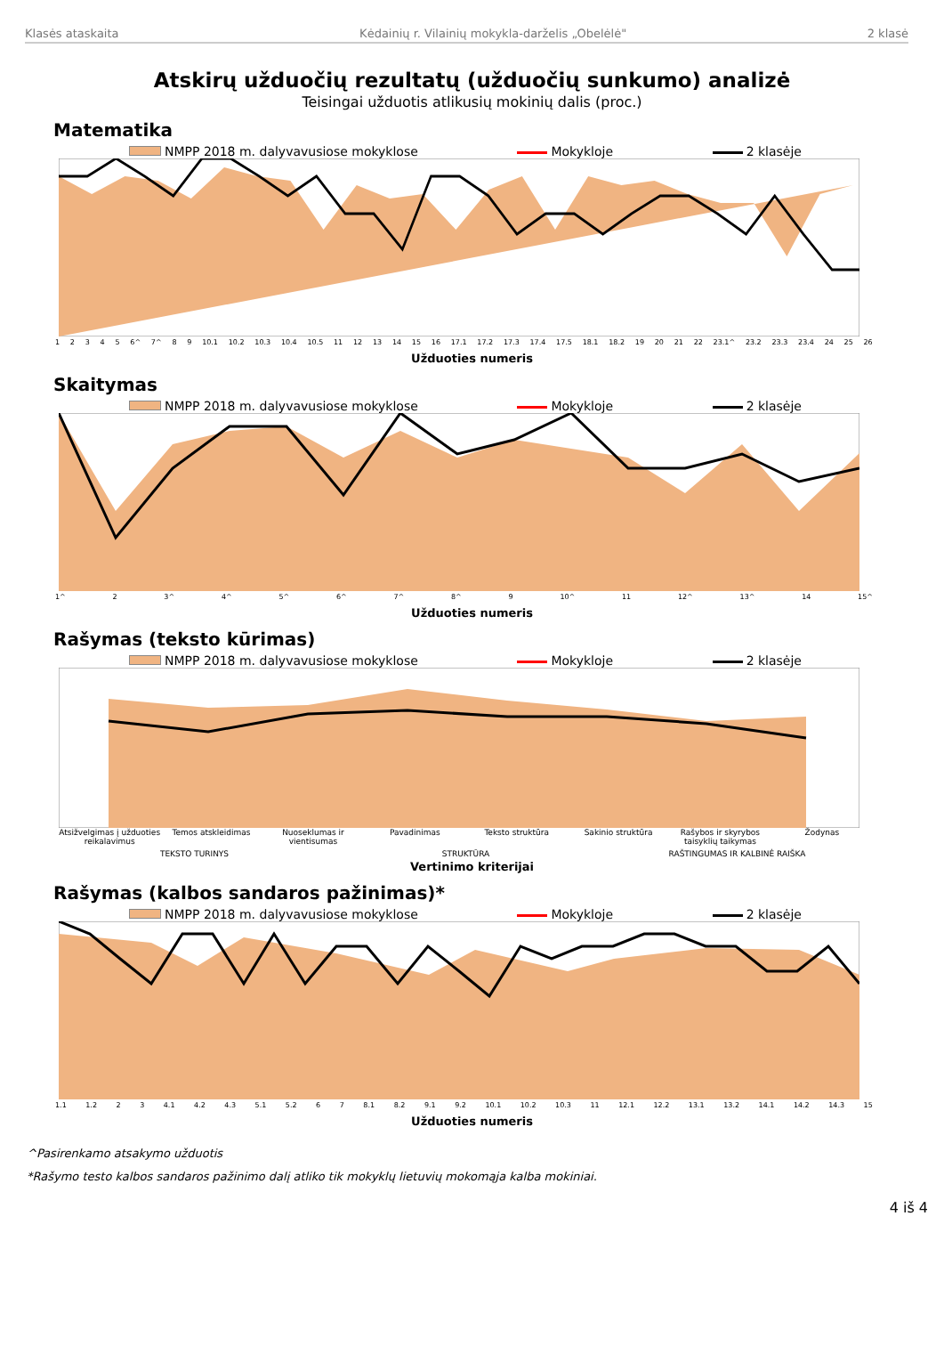Klasės ataskaita Kėdainių r. Vilainių mokykla-darželis „Obelėlė" 2 klasė
Atskirų užduočių rezultatų (užduočių sunkumo) analizė
Teisingai užduotis atlikusių mokinių dalis (proc.)
Matematika
NMPP 2018 m. dalyvavusiose mokyklose Mokykloje 2 klasėje
12345 6^ 7^ 8 9 10.1 10.2 10.3 10.4 10.5 11 12 13 14 15 16 17.1 17.2 17.3 17.4 17.5 18.1 18.2 19 20 21 22 23.1^ 23.2 23.3 23.4 24 25 26
Užduoties numeris
Skaitymas
NMPP 2018 m. dalyvavusiose mokyklose Mokykloje 2 klasėje
1^ 2 3^ 4^ 5^ 6^ 7^ 8^ 9 10^ 11 12^ 13^ 14 15^
Užduoties numeris
Rašymas (teksto kūrimas)
NMPP 2018 m. dalyvavusiose mokyklose Mokykloje 2 klasėje
Atsižvelgimas į užduoties reikalavimus
Temos atskleidimas Nuoseklumas ir vientisumas Pavadinimas Teksto struktūra Sakinio struktūra Rašybos ir skyrybos taisyklių taikymas
Žodynas
TEKSTO TURINYS STRUKTŪRA RAŠTINGUMAS IR KALBINĖ RAIŠKA
Vertinimo kriterijai
Rašymas (kalbos sandaros pažinimas)*
NMPP 2018 m. dalyvavusiose mokyklose Mokykloje 2 klasėje
1.1 1.2 23 4.1 4.2 4.3 5.1 5.2 67 8.1 8.2 9.1 9.2 10.1 10.2 10.3 11 12.1 12.2 13.1 13.2 14.1 14.2 14.3 15
Užduoties numeris
^Pasirenkamo atsakymo užduotis
*Rašymo testo kalbos sandaros pažinimo dalį atliko tik mokyklų lietuvių mokomąja kalba mokiniai.
4 iš 4